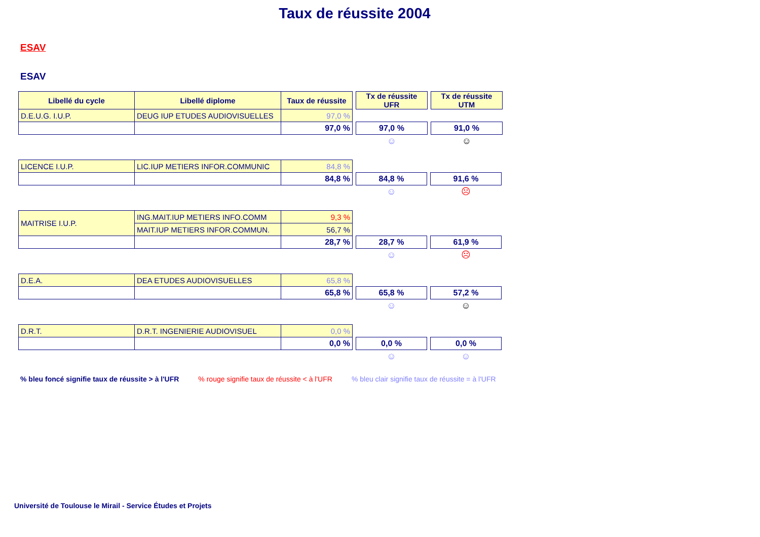Taux de réussite 2004
ESAV
ESAV
| Libellé du cycle | Libellé diplome | Taux de réussite | | Tx de réussite UFR | | Tx de réussite UTM |
| D.E.U.G. I.U.P. | DEUG IUP ETUDES AUDIOVISUELLES | 97,0 % | | | | |
| | | 97,0 % | | 97,0 % | | 91,0 % |
| | | | | ☺ | | ☺ |
| LICENCE I.U.P. | LIC.IUP METIERS INFOR.COMMUNIC | 84,8 % | | | | |
| | | 84,8 % | | 84,8 % | | 91,6 % |
| | | | | ☺ | | ☹ |
| MAITRISE I.U.P. | ING.MAIT.IUP METIERS INFO.COMM | 9,3 % | | | | |
| | MAIT.IUP METIERS INFOR.COMMUN. | 56,7 % | | | | |
| | | 28,7 % | | 28,7 % | | 61,9 % |
| | | | | ☺ | | ☹ |
| D.E.A. | DEA ETUDES AUDIOVISUELLES | 65,8 % | | | | |
| | | 65,8 % | | 65,8 % | | 57,2 % |
| | | | | ☺ | | ☺ |
| D.R.T. | D.R.T. INGENIERIE AUDIOVISUEL | 0,0 % | | | | |
| | | 0,0 % | | 0,0 % | | 0,0 % |
| | | | | ☺ | | ☺ |
% bleu foncé signifie taux de réussite > à l'UFR % rouge signifie taux de réussite < à l'UFR % bleu clair signifie taux de réussite = à l'UFR
Université de Toulouse le Mirail - Service Études et Projets